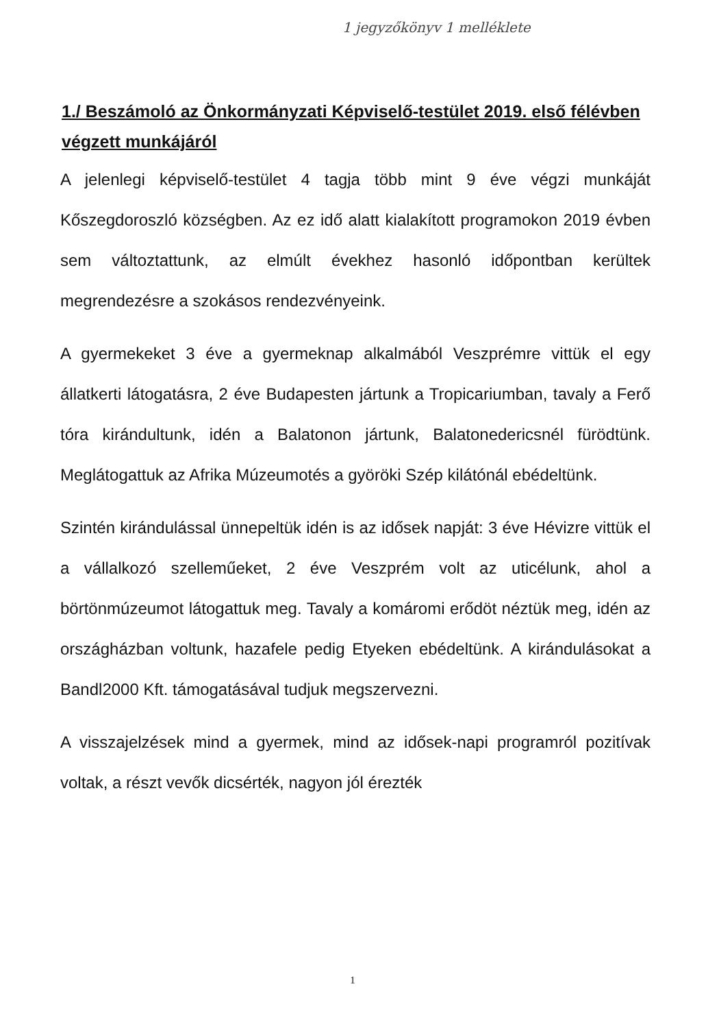1 jegyzőkönyv 1 melléklete
1./ Beszámoló az Önkormányzati Képviselő-testület 2019. első félévben végzett munkájáról
A jelenlegi képviselő-testület 4 tagja több mint 9 éve végzi munkáját Kőszegdoroszló községben. Az ez idő alatt kialakított programokon 2019 évben sem változtattunk, az elmúlt évekhez hasonló időpontban kerültek megrendezésre a szokásos rendezvényeink.
A gyermekeket 3 éve a gyermeknap alkalmából Veszprémre vittük el egy állatkerti látogatásra, 2 éve Budapesten jártunk a Tropicariumban, tavaly a Ferő tóra kirándultunk, idén a Balatonon jártunk, Balatonedericsnél fürödtünk. Meglátogattuk az Afrika Múzeumotés a györöki Szép kilátónál ebédeltünk.
Szintén kirándulással ünnepeltük idén is az idősek napját: 3 éve Hévizre vittük el a vállalkozó szelleműeket, 2 éve Veszprém volt az uticélunk, ahol a börtönmúzeumot látogattuk meg. Tavaly a komáromi erődöt néztük meg, idén az országházban voltunk, hazafele pedig Etyeken ebédeltünk. A kirándulásokat a Bandl2000 Kft. támogatásával tudjuk megszervezni.
A visszajelzések mind a gyermek, mind az idősek-napi programról pozitívak voltak, a részt vevők dicsérték, nagyon jól érezték
1